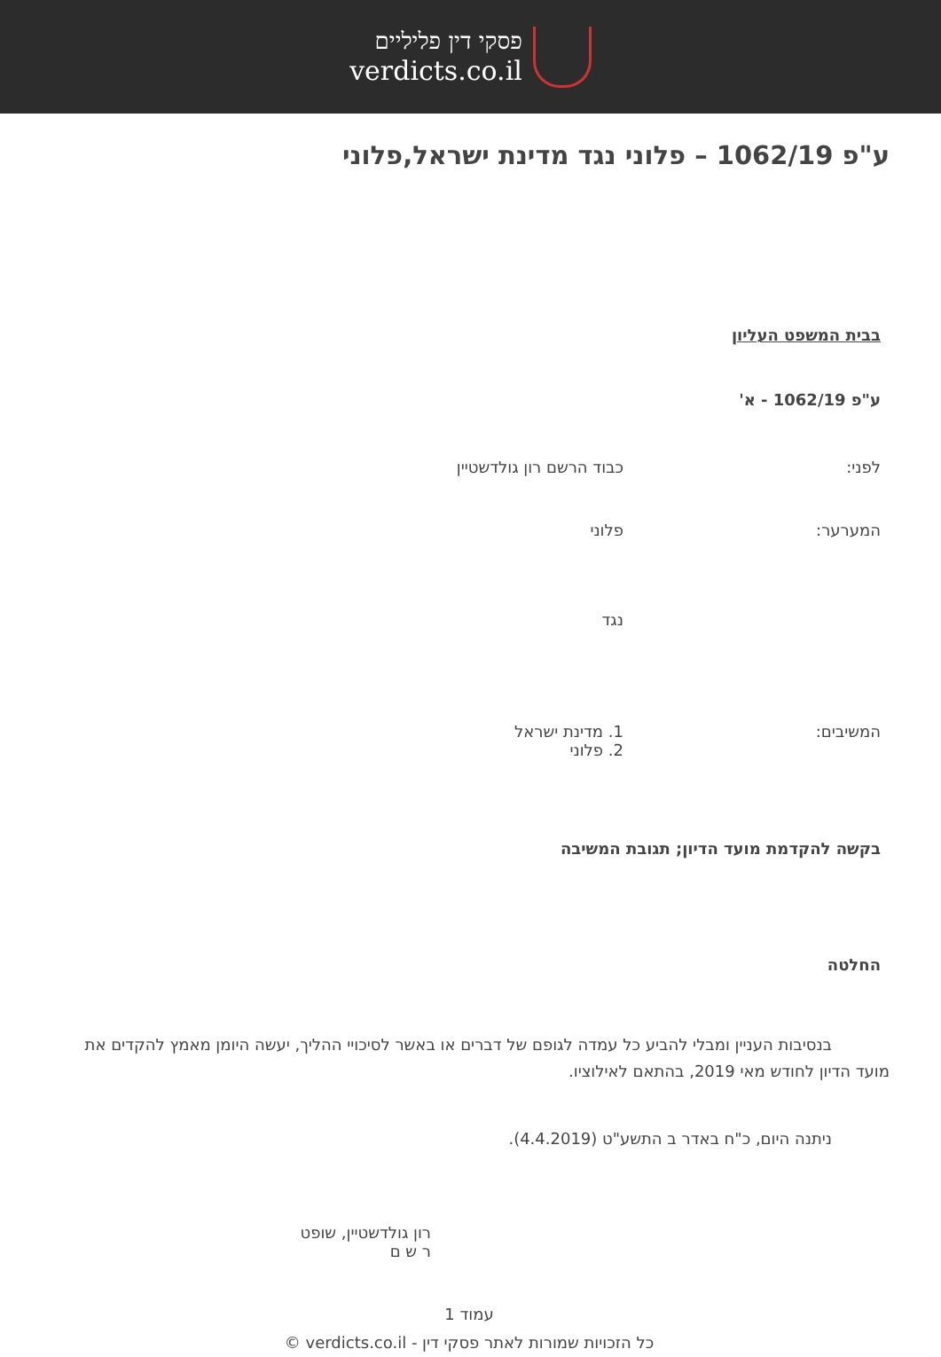פסקי דין פליליים
verdicts.co.il
ע"פ 1062/19 – פלוני נגד מדינת ישראל,פלוני
בבית המשפט העליון
ע"פ 1062/19 - א'
לפני: כבוד הרשם רון גולדשטיין
המערער: פלוני
נגד
המשיבים: 1. מדינת ישראל
2. פלוני
בקשה להקדמת מועד הדיון; תגובת המשיבה
החלטה
בנסיבות העניין ומבלי להביע כל עמדה לגופם של דברים או באשר לסיכויי ההליך, יעשה היומן מאמץ להקדים את מועד הדיון לחודש מאי 2019, בהתאם לאילוציו.
ניתנה היום, כ"ח באדר ב התשע"ט (4.4.2019).
רון גולדשטיין, שופט
ר ש ם
עמוד 1
כל הזכויות שמורות לאתר פסקי דין - verdicts.co.il ©